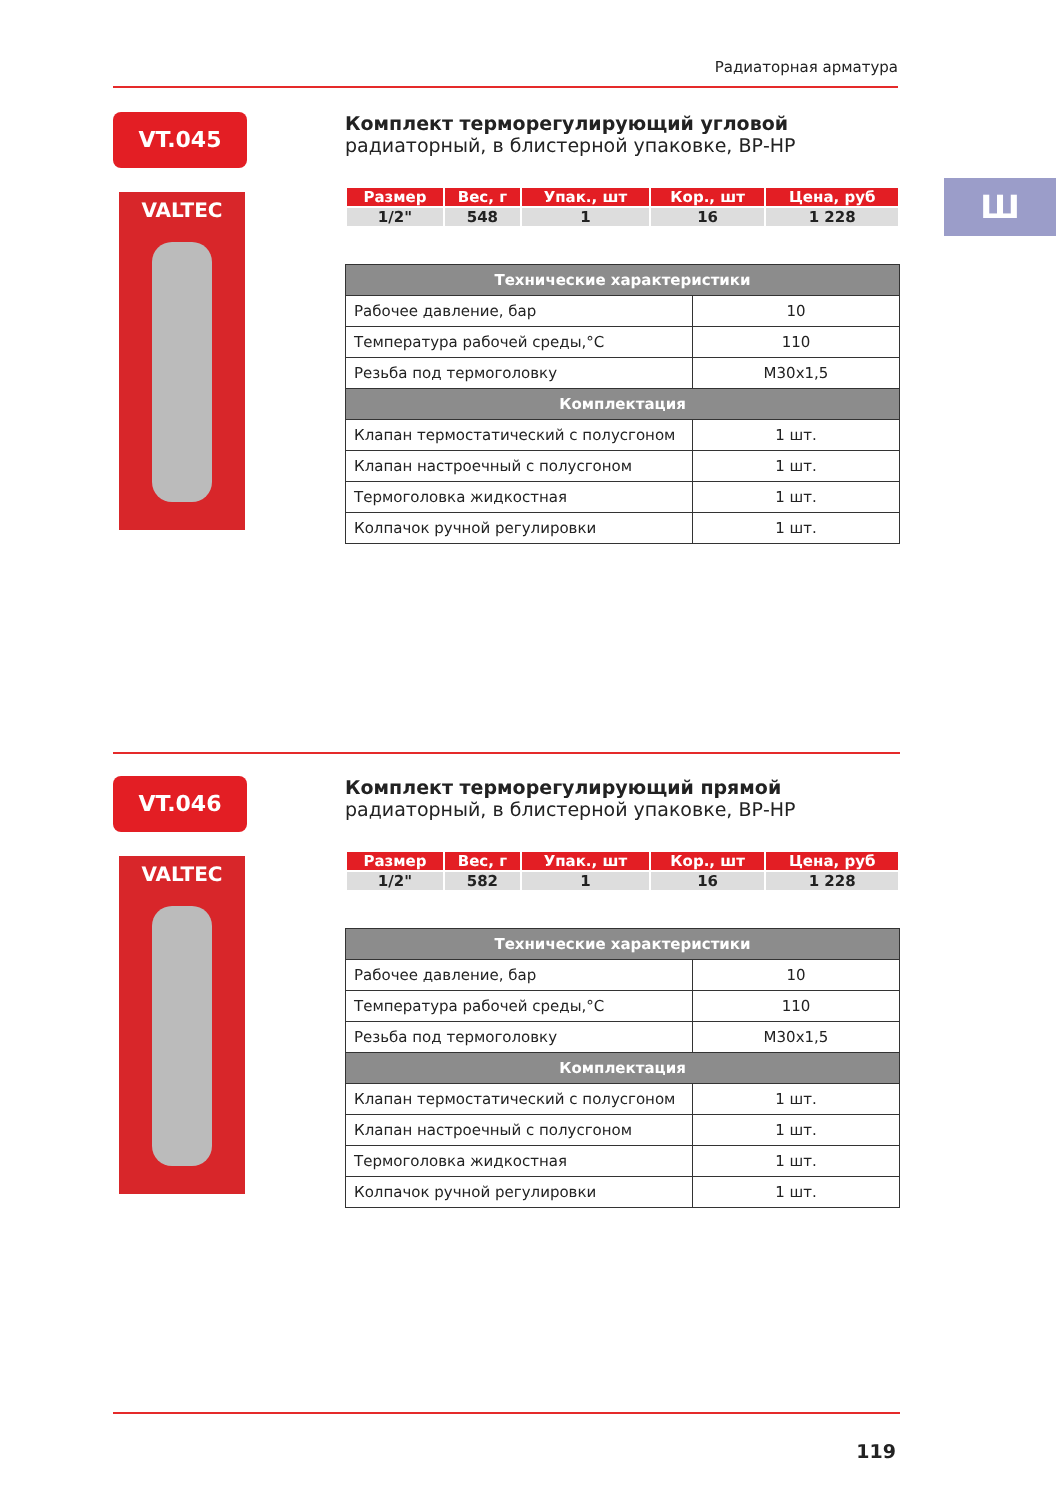Радиаторная арматура
Ш
VT.045
VALTEC
Комплект терморегулирующий угловой
радиаторный, в блистерной упаковке, ВР-НР
| Размер | Вес, г | Упак., шт | Кор., шт | Цена, руб |
| --- | --- | --- | --- | --- |
| 1/2" | 548 | 1 | 16 | 1 228 |
| Технические характеристики | |
| --- | --- |
| Рабочее давление, бар | 10 |
| Температура рабочей среды,°С | 110 |
| Резьба под термоголовку | М30х1,5 |
| Комплектация | |
| Клапан термостатический с полусгоном | 1 шт. |
| Клапан настроечный с полусгоном | 1 шт. |
| Термоголовка жидкостная | 1 шт. |
| Колпачок ручной регулировки | 1 шт. |
VT.046
VALTEC
Комплект терморегулирующий прямой
радиаторный, в блистерной упаковке, ВР-НР
| Размер | Вес, г | Упак., шт | Кор., шт | Цена, руб |
| --- | --- | --- | --- | --- |
| 1/2" | 582 | 1 | 16 | 1 228 |
| Технические характеристики | |
| --- | --- |
| Рабочее давление, бар | 10 |
| Температура рабочей среды,°С | 110 |
| Резьба под термоголовку | М30х1,5 |
| Комплектация | |
| Клапан термостатический с полусгоном | 1 шт. |
| Клапан настроечный с полусгоном | 1 шт. |
| Термоголовка жидкостная | 1 шт. |
| Колпачок ручной регулировки | 1 шт. |
119